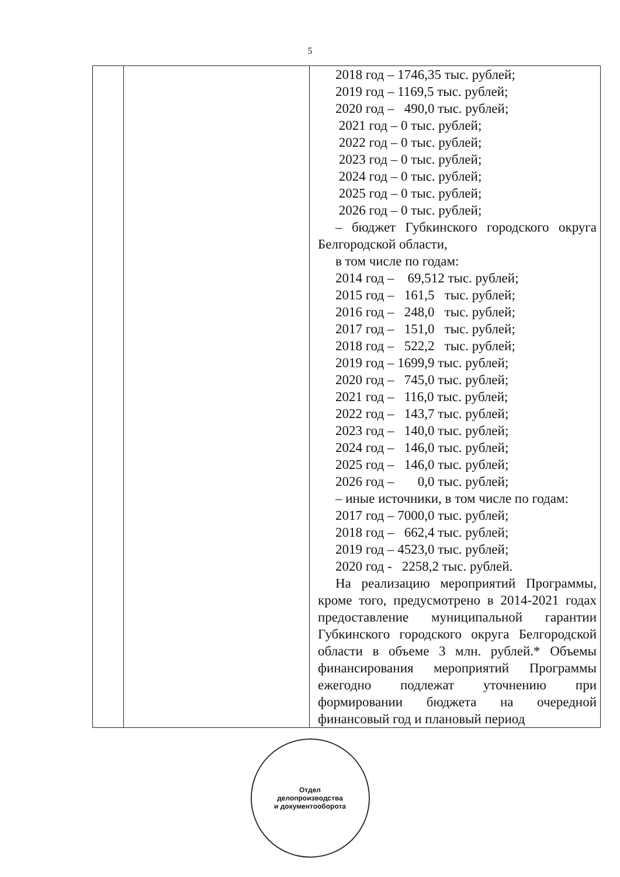5
| | | 2018 год – 1746,35 тыс. рублей; 2019 год – 1169,5 тыс. рублей; 2020 год – 490,0 тыс. рублей; 2021 год – 0 тыс. рублей; 2022 год – 0 тыс. рублей; 2023 год – 0 тыс. рублей; 2024 год – 0 тыс. рублей; 2025 год – 0 тыс. рублей; 2026 год – 0 тыс. рублей; – бюджет Губкинского городского округа Белгородской области, в том числе по годам: 2014 год – 69,512 тыс. рублей; 2015 год – 161,5 тыс. рублей; 2016 год – 248,0 тыс. рублей; 2017 год – 151,0 тыс. рублей; 2018 год – 522,2 тыс. рублей; 2019 год – 1699,9 тыс. рублей; 2020 год – 745,0 тыс. рублей; 2021 год – 116,0 тыс. рублей; 2022 год – 143,7 тыс. рублей; 2023 год – 140,0 тыс. рублей; 2024 год – 146,0 тыс. рублей; 2025 год – 146,0 тыс. рублей; 2026 год – 0,0 тыс. рублей; – иные источники, в том числе по годам: 2017 год – 7000,0 тыс. рублей; 2018 год – 662,4 тыс. рублей; 2019 год – 4523,0 тыс. рублей; 2020 год - 2258,2 тыс. рублей. На реализацию мероприятий Программы, кроме того, предусмотрено в 2014-2021 годах предоставление муниципальной гарантии Губкинского городского округа Белгородской области в объеме 3 млн. рублей.* Объемы финансирования мероприятий Программы ежегодно подлежат уточнению при формировании бюджета на очередной финансовый год и плановый период |
Отдел
делопроизводства
и документооборота